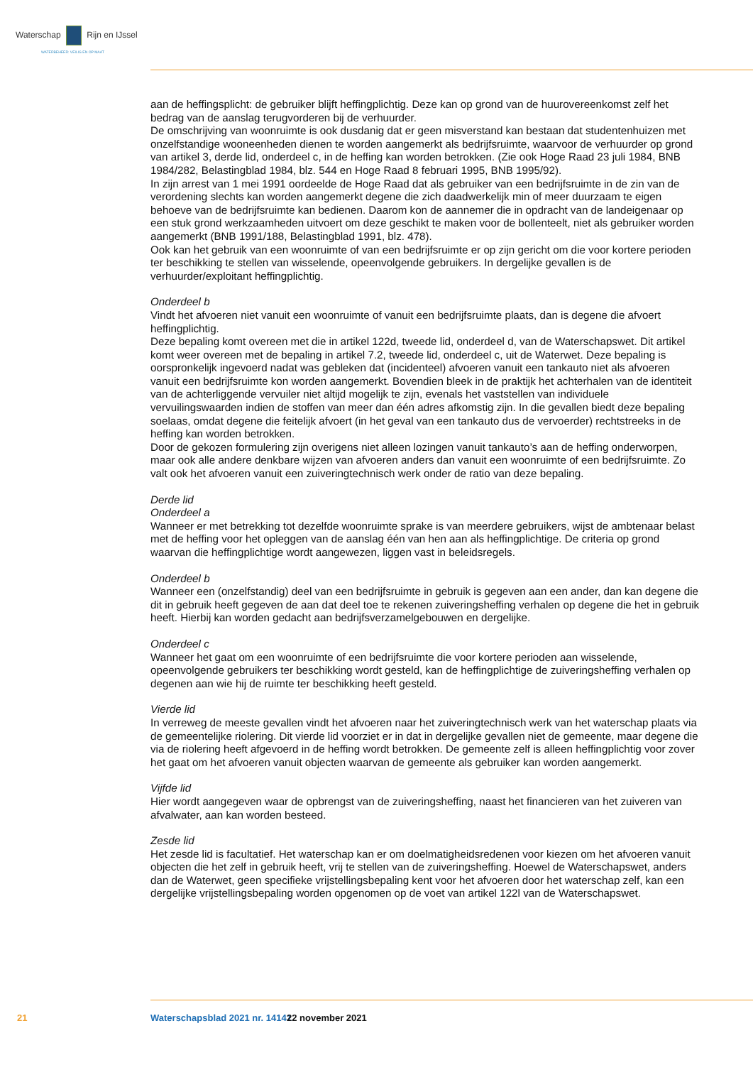Waterschap Rijn en IJssel
WATERBEHEER: VEILIG EN OP MAAT
aan de heffingsplicht: de gebruiker blijft heffingplichtig. Deze kan op grond van de huurovereenkomst zelf het bedrag van de aanslag terugvorderen bij de verhuurder.
De omschrijving van woonruimte is ook dusdanig dat er geen misverstand kan bestaan dat studenten­huizen met onzelfstandige wooneenheden dienen te worden aangemerkt als bedrijfsruimte, waarvoor de verhuurder op grond van artikel 3, derde lid, onderdeel c, in de heffing kan worden betrokken. (Zie ook Hoge Raad 23 juli 1984, BNB 1984/282, Belastingblad 1984, blz. 544 en Hoge Raad 8 februari 1995, BNB 1995/92).
In zijn arrest van 1 mei 1991 oordeelde de Hoge Raad dat als gebruiker van een bedrijfsruimte in de zin van de verordening slechts kan worden aangemerkt degene die zich daadwerkelijk min of meer duurzaam te eigen behoeve van de bedrijfsruimte kan bedienen. Daarom kon de aannemer die in opdracht van de landeigenaar op een stuk grond werkzaamheden uitvoert om deze geschikt te maken voor de bollen­teelt, niet als gebruiker worden aangemerkt (BNB 1991/188, Belastingblad 1991, blz. 478).
Ook kan het gebruik van een woonruimte of van een bedrijfsruimte er op zijn gericht om die voor kor­tere perioden ter beschikking te stellen van wisselende, opeenvolgende gebruikers. In dergelijke gevallen is de verhuurder/exploitant heffingplichtig.
Onderdeel b
Vindt het afvoeren niet vanuit een woonruimte of vanuit een bedrijfsruimte plaats, dan is degene die afvoert heffingplichtig.
Deze bepaling komt overeen met die in artikel 122d, tweede lid, onderdeel d, van de Waterschapswet. Dit artikel komt weer overeen met de bepaling in artikel 7.2, tweede lid, onderdeel c, uit de Waterwet. Deze bepaling is oorspronkelijk ingevoerd nadat was gebleken dat (incidenteel) afvoeren vanuit een tankauto niet als afvoeren vanuit een bedrijfsruimte kon worden aangemerkt. Bovendien bleek in de praktijk het achterhalen van de identiteit van de achterliggende vervuiler niet altijd mogelijk te zijn, evenals het vaststellen van individuele vervuilingswaarden indien de stoffen van meer dan één adres afkomstig zijn. In die gevallen biedt deze bepaling soelaas, omdat degene die feitelijk afvoert (in het geval van een tankauto dus de vervoerder) rechtstreeks in de heffing kan worden betrokken.
Door de gekozen formulering zijn overigens niet alleen lozingen vanuit tankauto’s aan de heffing onder­worpen, maar ook alle andere denkbare wijzen van afvoeren anders dan vanuit een woonruimte of een bedrijfsruimte. Zo valt ook het afvoeren vanuit een zuiveringtechnisch werk onder de ratio van deze bepaling.
Derde lid
Onderdeel a
Wanneer er met betrekking tot dezelfde woonruimte sprake is van meerdere gebruikers, wijst de amb­tenaar belast met de heffing voor het opleggen van de aanslag één van hen aan als heffingplichtige. De criteria op grond waarvan die heffingplichtige wordt aangewezen, liggen vast in beleidsregels.
Onderdeel b
Wanneer een (onzelfstandig) deel van een bedrijfsruimte in gebruik is gegeven aan een ander, dan kan degene die dit in gebruik heeft gegeven de aan dat deel toe te rekenen zuiveringsheffing verhalen op degene die het in gebruik heeft. Hierbij kan worden gedacht aan bedrijfsverzamelgebouwen en derge­lijke.
Onderdeel c
Wanneer het gaat om een woonruimte of een bedrijfsruimte die voor kortere perioden aan wisselende, opeenvolgende gebruikers ter beschikking wordt gesteld, kan de heffingplichtige de zuiveringsheffing verhalen op degenen aan wie hij de ruimte ter beschikking heeft gesteld.
Vierde lid
In verreweg de meeste gevallen vindt het afvoeren naar het zuiveringtechnisch werk van het waterschap plaats via de gemeentelijke riolering. Dit vierde lid voorziet er in dat in dergelijke gevallen niet de ge­meente, maar degene die via de riolering heeft afgevoerd in de heffing wordt betrokken. De gemeente zelf is alleen heffingplichtig voor zover het gaat om het afvoeren vanuit objecten waarvan de gemeente als gebruiker kan worden aangemerkt.
Vijfde lid
Hier wordt aangegeven waar de opbrengst van de zuiveringsheffing, naast het financieren van het zuiveren van afvalwater, aan kan worden besteed.
Zesde lid
Het zesde lid is facultatief. Het waterschap kan er om doelmatigheidsredenen voor kiezen om het afvoeren vanuit objecten die het zelf in gebruik heeft, vrij te stellen van de zuiveringsheffing. Hoewel de Water­schapswet, anders dan de Waterwet, geen specifieke vrijstellingsbepaling kent voor het afvoeren door het waterschap zelf, kan een dergelijke vrijstellingsbepaling worden opgenomen op de voet van artikel 122l van de Waterschapswet.
21 Waterschapsblad 2021 nr. 14141 22 november 2021